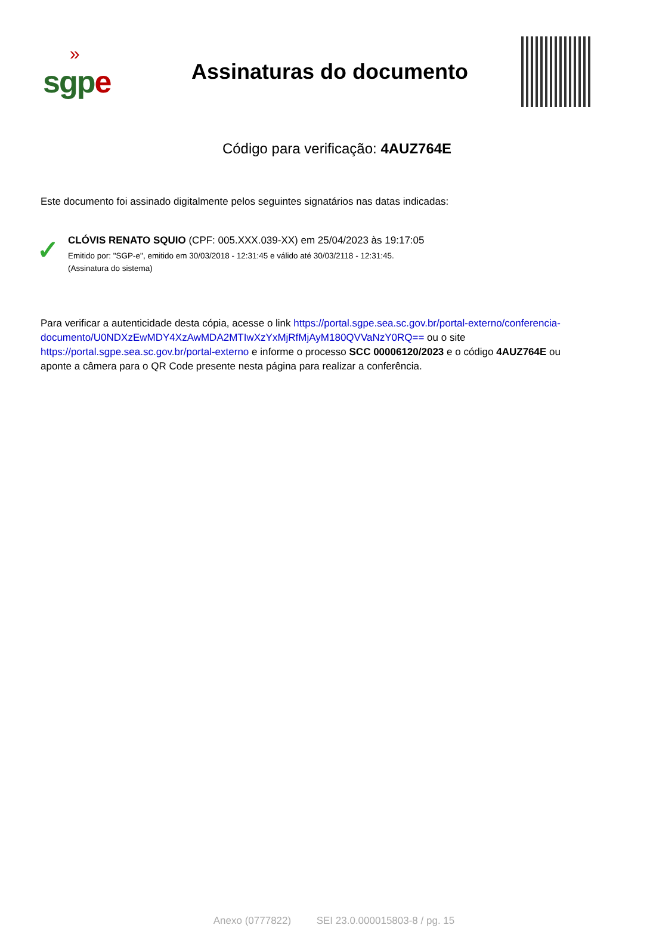»
sgp e
Assinaturas do documento
Código para verificação: 4AUZ764E
Este documento foi assinado digitalmente pelos seguintes signatários nas datas indicadas:
✓
CLÓVIS RENATO SQUIO (CPF: 005.XXX.039-XX) em 25/04/2023 às 19:17:05
Emitido por: "SGP-e", emitido em 30/03/2018 - 12:31:45 e válido até 30/03/2118 - 12:31:45.
(Assinatura do sistema)
Para verificar a autenticidade desta cópia, acesse o link https://portal.sgpe.sea.sc.gov.br/portal-externo/conferencia-documento/U0NDXzEwMDY4XzAwMDA2MTIwXzYxMjRfMjAyM180QVVaNzY0RQ== ou o site https://portal.sgpe.sea.sc.gov.br/portal-externo e informe o processo SCC 00006120/2023 e o código 4AUZ764E ou aponte a câmera para o QR Code presente nesta página para realizar a conferência.
Anexo (0777822) SEI 23.0.000015803-8 / pg. 15